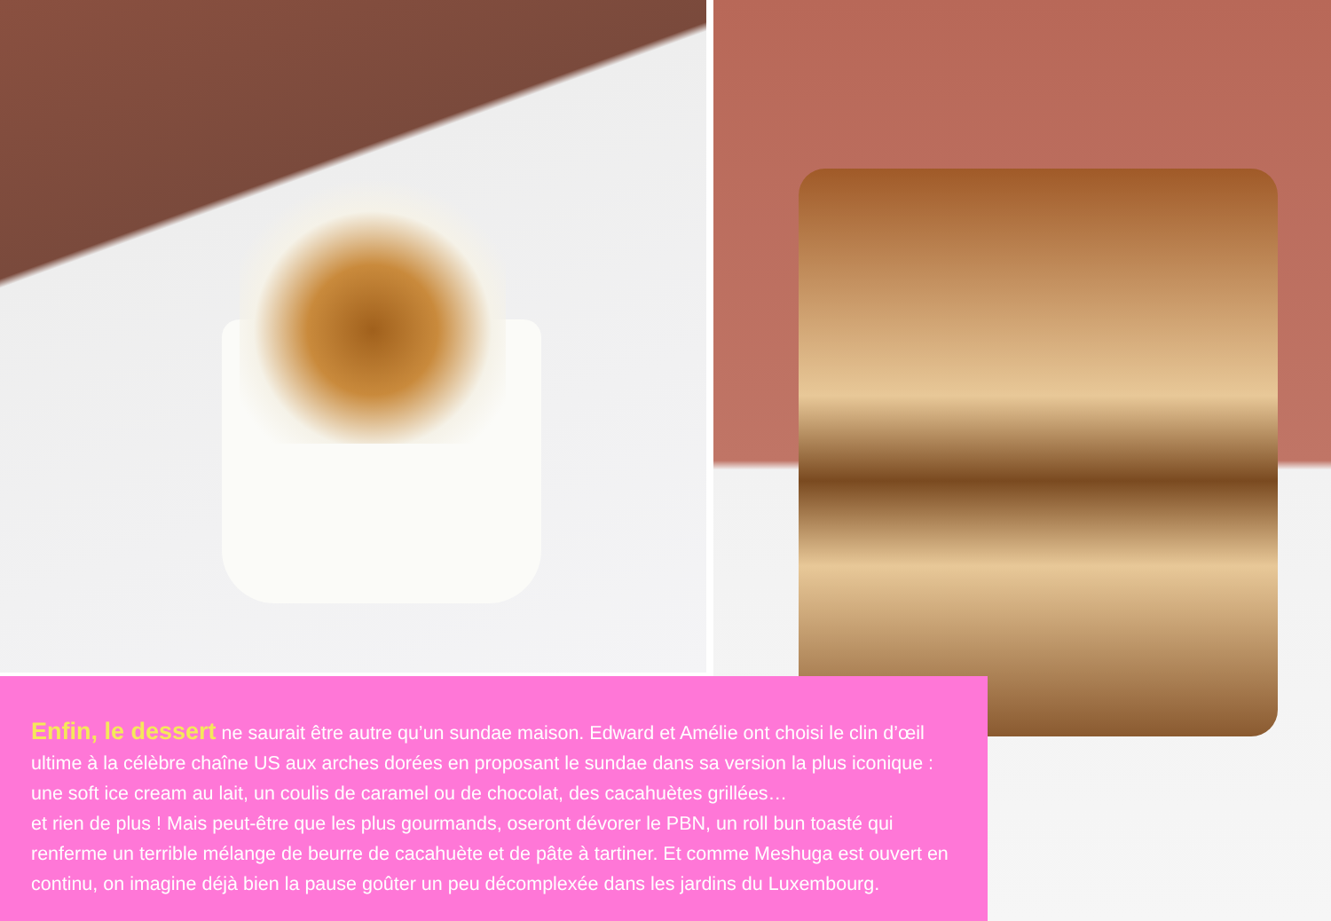Enfin, le dessert ne saurait être autre qu’un sundae maison. Edward et Amélie ont choisi le clin d’œil ultime à la célèbre chaîne US aux arches dorées en proposant le sundae dans sa version la plus iconique : une soft ice cream au lait, un coulis de caramel ou de chocolat, des cacahuètes grillées…
et rien de plus ! Mais peut-être que les plus gourmands, oseront dévorer le PBN, un roll bun toasté qui renferme un terrible mélange de beurre de cacahuète et de pâte à tartiner. Et comme Meshuga est ouvert en continu, on imagine déjà bien la pause goûter un peu décomplexée dans les jardins du Luxembourg.